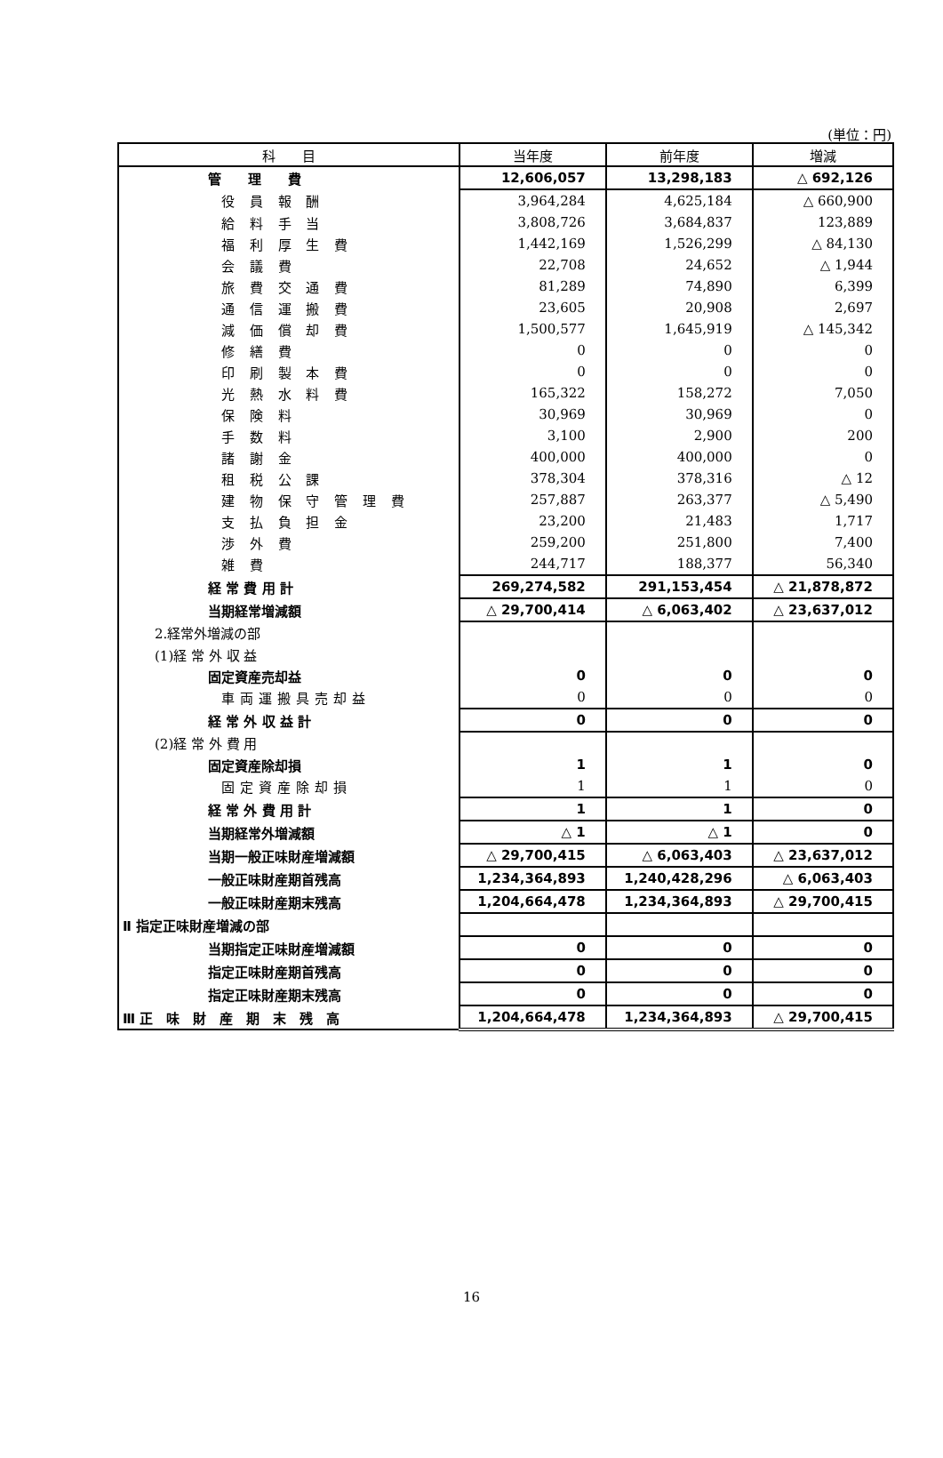(単位：円)
| 科 目 | 当年度 | 前年度 | 増減 |
| --- | --- | --- | --- |
| 管 理 費 | 12,606,057 | 13,298,183 | △ 692,126 |
| 役 員 報 酬 | 3,964,284 | 4,625,184 | △ 660,900 |
| 給 料 手 当 | 3,808,726 | 3,684,837 | 123,889 |
| 福 利 厚 生 費 | 1,442,169 | 1,526,299 | △ 84,130 |
| 会 議 費 | 22,708 | 24,652 | △ 1,944 |
| 旅 費 交 通 費 | 81,289 | 74,890 | 6,399 |
| 通 信 運 搬 費 | 23,605 | 20,908 | 2,697 |
| 減 価 償 却 費 | 1,500,577 | 1,645,919 | △ 145,342 |
| 修 繕 費 | 0 | 0 | 0 |
| 印 刷 製 本 費 | 0 | 0 | 0 |
| 光 熱 水 料 費 | 165,322 | 158,272 | 7,050 |
| 保 険 料 | 30,969 | 30,969 | 0 |
| 手 数 料 | 3,100 | 2,900 | 200 |
| 諸 謝 金 | 400,000 | 400,000 | 0 |
| 租 税 公 課 | 378,304 | 378,316 | △ 12 |
| 建 物 保 守 管 理 費 | 257,887 | 263,377 | △ 5,490 |
| 支 払 負 担 金 | 23,200 | 21,483 | 1,717 |
| 渉 外 費 | 259,200 | 251,800 | 7,400 |
| 雑 費 | 244,717 | 188,377 | 56,340 |
| 経 常 費 用 計 | 269,274,582 | 291,153,454 | △ 21,878,872 |
| 当期経常増減額 | △ 29,700,414 | △ 6,063,402 | △ 23,637,012 |
| 2.経常外増減の部 | | | |
| (1)経 常 外 収 益 | | | |
| 固定資産売却益 | 0 | 0 | 0 |
| 車両運搬具売却益 | 0 | 0 | 0 |
| 経 常 外 収 益 計 | 0 | 0 | 0 |
| (2)経 常 外 費 用 | | | |
| 固定資産除却損 | 1 | 1 | 0 |
| 固定資産除却損 | 1 | 1 | 0 |
| 経 常 外 費 用 計 | 1 | 1 | 0 |
| 当期経常外増減額 | △ 1 | △ 1 | 0 |
| 当期一般正味財産増減額 | △ 29,700,415 | △ 6,063,403 | △ 23,637,012 |
| 一般正味財産期首残高 | 1,234,364,893 | 1,240,428,296 | △ 6,063,403 |
| 一般正味財産期末残高 | 1,204,664,478 | 1,234,364,893 | △ 29,700,415 |
| Ⅱ 指定正味財産増減の部 | | | |
| 当期指定正味財産増減額 | 0 | 0 | 0 |
| 指定正味財産期首残高 | 0 | 0 | 0 |
| 指定正味財産期末残高 | 0 | 0 | 0 |
| Ⅲ 正 味 財 産 期 末 残 高 | 1,204,664,478 | 1,234,364,893 | △ 29,700,415 |
16